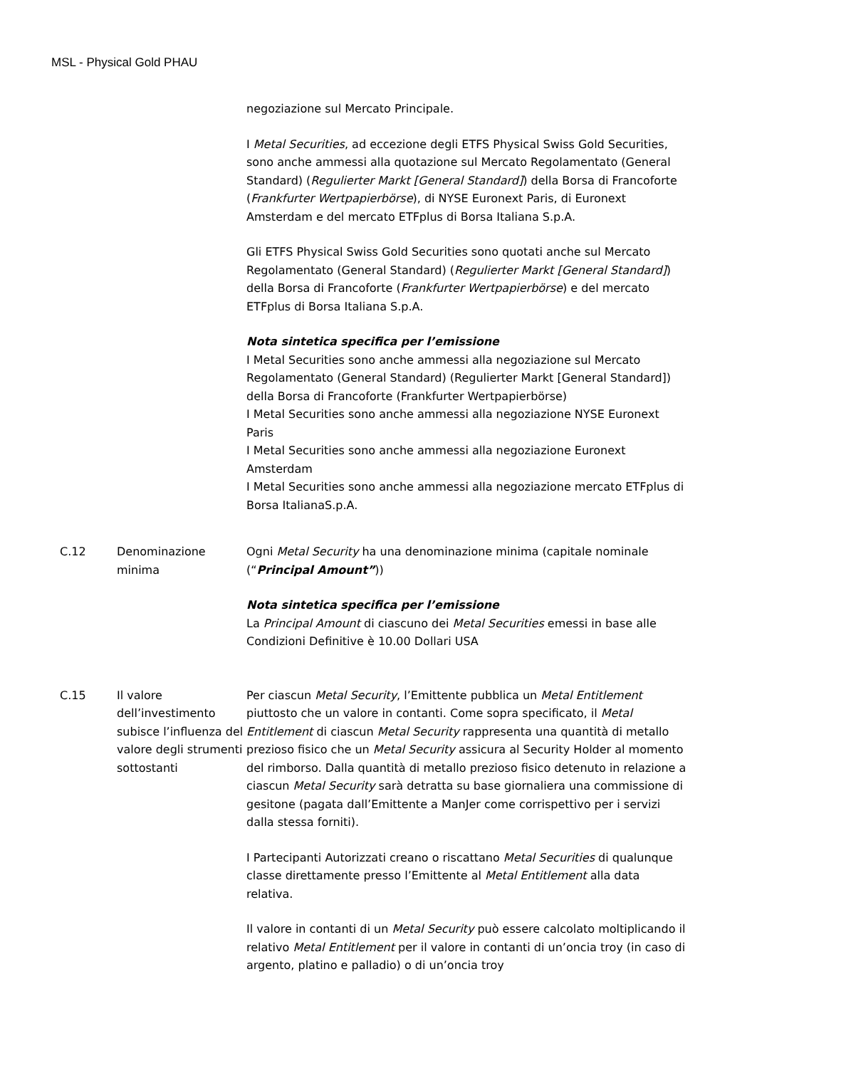MSL - Physical Gold PHAU
| | | negoziazione sul Mercato Principale. I Metal Securities , ad eccezione degli ETFS Physical Swiss Gold Securities, sono anche ammessi alla quotazione sul Mercato Regolamentato (General Standard) ( Regulierter Markt [General Standard] ) della Borsa di Francoforte ( Frankfurter Wertpapierbörse ), di NYSE Euronext Paris, di Euronext Amsterdam e del mercato ETFplus di Borsa Italiana S.p.A. Gli ETFS Physical Swiss Gold Securities sono quotati anche sul Mercato Regolamentato (General Standard) ( Regulierter Markt [General Standard] ) della Borsa di Francoforte ( Frankfurter Wertpapierbörse ) e del mercato ETFplus di Borsa Italiana S.p.A. Nota sintetica specifica per l’emissione I Metal Securities sono anche ammessi alla negoziazione sul Mercato Regolamentato (General Standard) (Regulierter Markt [General Standard]) della Borsa di Francoforte (Frankfurter Wertpapierbörse) I Metal Securities sono anche ammessi alla negoziazione NYSE Euronext Paris I Metal Securities sono anche ammessi alla negoziazione Euronext Amsterdam I Metal Securities sono anche ammessi alla negoziazione mercato ETFplus di Borsa ItalianaS.p.A. |
| C.12 | Denominazione minima | Ogni Metal Security ha una denominazione minima (capitale nominale (“ Principal Amount” )) Nota sintetica specifica per l’emissione La Principal Amount di ciascuno dei Metal Securities emessi in base alle Condizioni Definitive è 10.00 Dollari USA |
| C.15 | Il valore dell’investimento subisce l’influenza del valore degli strumenti sottostanti | Per ciascun Metal Security , l’Emittente pubblica un Metal Entitlement piuttosto che un valore in contanti. Come sopra specificato, il Metal Entitlement di ciascun Metal Security rappresenta una quantità di metallo prezioso fisico che un Metal Security assicura al Security Holder al momento del rimborso. Dalla quantità di metallo prezioso fisico detenuto in relazione a ciascun Metal Security sarà detratta su base giornaliera una commissione di gesitone (pagata dall’Emittente a ManJer come corrispettivo per i servizi dalla stessa forniti). I Partecipanti Autorizzati creano o riscattano Metal Securities di qualunque classe direttamente presso l’Emittente al Metal Entitlement alla data relativa. Il valore in contanti di un Metal Security può essere calcolato moltiplicando il relativo Metal Entitlement per il valore in contanti di un’oncia troy (in caso di argento, platino e palladio) o di un’oncia troy |